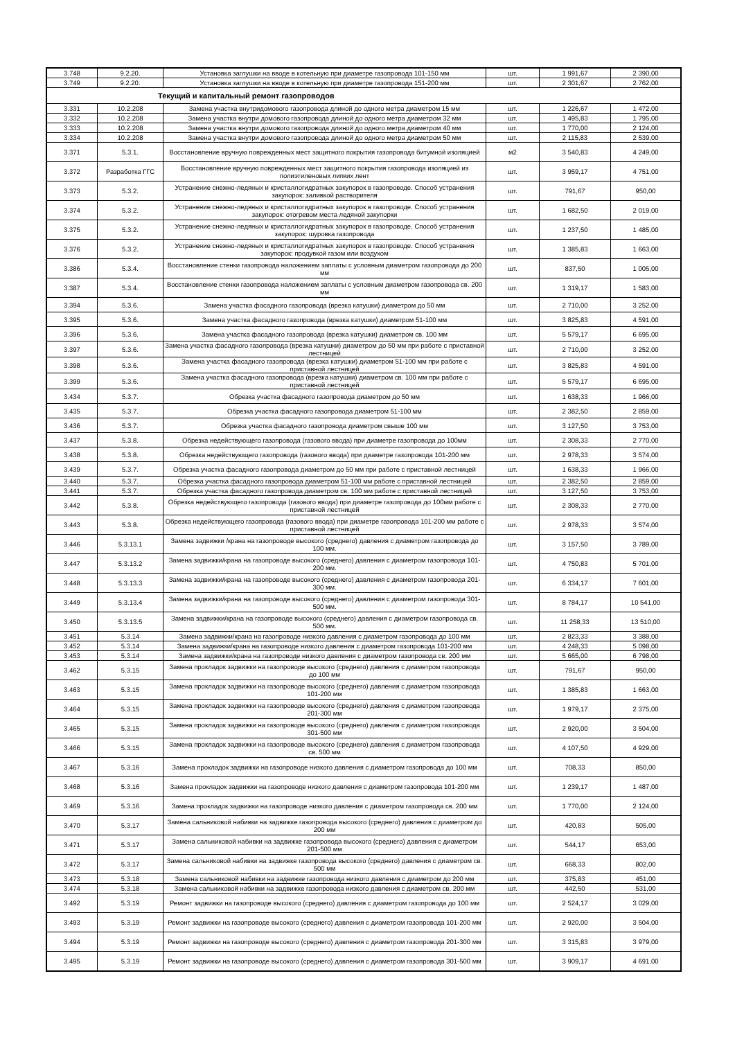| 3.748 | 9.2.20. | Установка заглушки на вводе в котельную при диаметре газопровода 101-150 мм | шт. | 1 991,67 | 2 390,00 |
| 3.749 | 9.2.20. | Установка заглушки на вводе в котельную при диаметре газопровода 151-200 мм | шт. | 2 301,67 | 2 762,00 |
| Текущий и капитальный ремонт газопроводов | | | | | |
| 3.331 | 10.2.208 | Замена участка внутридомового газопровода длиной до одного метра диаметром 15 мм | шт. | 1 226,67 | 1 472,00 |
| 3.332 | 10.2.208 | Замена участка внутри домового газопровода длиной до одного метра диаметром 32 мм | шт. | 1 495,83 | 1 795,00 |
| 3.333 | 10.2.208 | Замена участка внутри домового газопровода длиной до одного метра диаметром 40 мм | шт. | 1 770,00 | 2 124,00 |
| 3.334 | 10.2.208 | Замена участка внутри домового газопровода длиной до одного метра диаметром 50 мм | шт. | 2 115,83 | 2 539,00 |
| 3.371 | 5.3.1. | Восстановление вручную поврежденных мест защитного покрытия газопровода битумной изоляцией | м2 | 3 540,83 | 4 249,00 |
| 3.372 | Разработка ГГС | Восстановление вручную поврежденных мест защитного покрытия газопровода изоляцией из полиэтиленовых липких лент | шт. | 3 959,17 | 4 751,00 |
| 3.373 | 5.3.2. | Устранение снежно-ледяных и кристаллогидратных закупорок в газопроводе. Способ устранения закупорок: заливкой растворителя | шт. | 791,67 | 950,00 |
| 3.374 | 5.3.2. | Устранение снежно-ледяных и кристаллогидратных закупорок в газопроводе. Способ устранения закупорок: отогревом места ледяной закупорки | шт. | 1 682,50 | 2 019,00 |
| 3.375 | 5.3.2. | Устранение снежно-ледяных и кристаллогидратных закупорок в газопроводе. Способ устранения закупорок: шуровка газопровода | шт. | 1 237,50 | 1 485,00 |
| 3.376 | 5.3.2. | Устранение снежно-ледяных и кристаллогидратных закупорок в газопроводе. Способ устранения закупорок: продувкой газом или воздухом | шт. | 1 385,83 | 1 663,00 |
| 3.386 | 5.3.4. | Восстановление стенки газопровода наложением заплаты с условным диаметром газопровода до 200 мм | шт. | 837,50 | 1 005,00 |
| 3.387 | 5.3.4. | Восстановление стенки газопровода наложением заплаты с условным диаметром газопровода св. 200 мм | шт. | 1 319,17 | 1 583,00 |
| 3.394 | 5.3.6. | Замена участка фасадного газопровода (врезка катушки) диаметром до 50 мм | шт. | 2 710,00 | 3 252,00 |
| 3.395 | 5.3.6. | Замена участка фасадного газопровода (врезка катушки) диаметром 51-100 мм | шт. | 3 825,83 | 4 591,00 |
| 3.396 | 5.3.6. | Замена участка фасадного газопровода (врезка катушки) диаметром св. 100 мм | шт. | 5 579,17 | 6 695,00 |
| 3.397 | 5.3.6. | Замена участка фасадного газопровода (врезка катушки) диаметром до 50 мм при работе с приставной лестницей | шт. | 2 710,00 | 3 252,00 |
| 3.398 | 5.3.6. | Замена участка фасадного газопровода (врезка катушки) диаметром 51-100 мм при работе с приставной лестницей | шт. | 3 825,83 | 4 591,00 |
| 3.399 | 5.3.6. | Замена участка фасадного газопровода (врезка катушки) диаметром св. 100 мм при работе с приставной лестницей | шт. | 5 579,17 | 6 695,00 |
| 3.434 | 5.3.7. | Обрезка участка фасадного газопровода диаметром до 50 мм | шт. | 1 638,33 | 1 966,00 |
| 3.435 | 5.3.7. | Обрезка участка фасадного газопровода диаметром 51-100 мм | шт. | 2 382,50 | 2 859,00 |
| 3.436 | 5.3.7. | Обрезка участка фасадного газопровода диаметром свыше 100 мм | шт. | 3 127,50 | 3 753,00 |
| 3.437 | 5.3.8. | Обрезка недействующего газопровода (газового ввода) при диаметре газопровода до 100мм | шт. | 2 308,33 | 2 770,00 |
| 3.438 | 5.3.8. | Обрезка недействующего газопровода (газового ввода) при диаметре газопровода 101-200 мм | шт. | 2 978,33 | 3 574,00 |
| 3.439 | 5.3.7. | Обрезка участка фасадного газопровода диаметром до 50 мм при работе с приставной лестницей | шт. | 1 638,33 | 1 966,00 |
| 3.440 | 5.3.7. | Обрезка участка фасадного газопровода диаметром 51-100 мм работе с приставной лестницей | шт. | 2 382,50 | 2 859,00 |
| 3.441 | 5.3.7. | Обрезка участка фасадного газопровода диаметром св. 100 мм работе с приставной лестницей | шт. | 3 127,50 | 3 753,00 |
| 3.442 | 5.3.8. | Обрезка недействующего газопровода (газового ввода) при диаметре газопровода до 100мм работе с приставной лестницей | шт. | 2 308,33 | 2 770,00 |
| 3.443 | 5.3.8. | Обрезка недействующего газопровода (газового ввода) при диаметре газопровода 101-200 мм работе с приставной лестницей | шт. | 2 978,33 | 3 574,00 |
| 3.446 | 5.3.13.1 | Замена задвижки /крана на газопроводе высокого (среднего) давления с диаметром газопровода до 100 мм. | шт. | 3 157,50 | 3 789,00 |
| 3.447 | 5.3.13.2 | Замена задвижки/крана на газопроводе высокого (среднего) давления с диаметром газопровода 101-200 мм. | шт. | 4 750,83 | 5 701,00 |
| 3.448 | 5.3.13.3 | Замена задвижки/крана на газопроводе высокого (среднего) давления с диаметром газопровода 201-300 мм. | шт. | 6 334,17 | 7 601,00 |
| 3.449 | 5.3.13.4 | Замена задвижки/крана на газопроводе высокого (среднего) давления с диаметром газопровода 301-500 мм. | шт. | 8 784,17 | 10 541,00 |
| 3.450 | 5.3.13.5 | Замена задвижки/крана на газопроводе высокого (среднего) давления с диаметром газопровода св. 500 мм. | шт. | 11 258,33 | 13 510,00 |
| 3.451 | 5.3.14 | Замена задвижки/крана на газопроводе низкого давления с диаметром газопровода до 100 мм | шт. | 2 823,33 | 3 388,00 |
| 3.452 | 5.3.14 | Замена задвижки/крана на газопроводе низкого давления с диаметром газопровода 101-200 мм | шт. | 4 248,33 | 5 098,00 |
| 3.453 | 5.3.14 | Замена задвижки/крана на газопроводе низкого давления с диаметром газопровода св. 200 мм | шт. | 5 665,00 | 6 798,00 |
| 3.462 | 5.3.15 | Замена прокладок задвижки на газопроводе высокого (среднего) давления с диаметром газопровода до 100 мм | шт. | 791,67 | 950,00 |
| 3.463 | 5.3.15 | Замена прокладок задвижки на газопроводе высокого (среднего) давления с диаметром газопровода 101-200 мм | шт. | 1 385,83 | 1 663,00 |
| 3.464 | 5.3.15 | Замена прокладок задвижки на газопроводе высокого (среднего) давления с диаметром газопровода 201-300 мм | шт. | 1 979,17 | 2 375,00 |
| 3.465 | 5.3.15 | Замена прокладок задвижки на газопроводе высокого (среднего) давления с диаметром газопровода 301-500 мм | шт. | 2 920,00 | 3 504,00 |
| 3.466 | 5.3.15 | Замена прокладок задвижки на газопроводе высокого (среднего) давления с диаметром газопровода св. 500 мм | шт. | 4 107,50 | 4 929,00 |
| 3.467 | 5.3.16 | Замена прокладок задвижки на газопроводе низкого давления с диаметром газопровода до 100 мм | шт. | 708,33 | 850,00 |
| 3.468 | 5.3.16 | Замена прокладок задвижки на газопроводе низкого давления с диаметром газопровода 101-200 мм | шт. | 1 239,17 | 1 487,00 |
| 3.469 | 5.3.16 | Замена прокладок задвижки на газопроводе низкого давления с диаметром газопровода св. 200 мм | шт. | 1 770,00 | 2 124,00 |
| 3.470 | 5.3.17 | Замена сальниковой набивки на задвижке газопровода высокого (среднего) давления с диаметром до 200 мм | шт. | 420,83 | 505,00 |
| 3.471 | 5.3.17 | Замена сальниковой набивки на задвижке газопровода высокого (среднего) давления с диаметром 201-500 мм | шт. | 544,17 | 653,00 |
| 3.472 | 5.3.17 | Замена сальниковой набивки на задвижке газопровода высокого (среднего) давления с диаметром св. 500 мм | шт. | 668,33 | 802,00 |
| 3.473 | 5.3.18 | Замена сальниковой набивки на задвижке газопровода низкого давления с диаметром до 200 мм | шт. | 375,83 | 451,00 |
| 3.474 | 5.3.18 | Замена сальниковой набивки на задвижке газопровода низкого давления с диаметром св. 200 мм | шт. | 442,50 | 531,00 |
| 3.492 | 5.3.19 | Ремонт задвижки на газопроводе высокого (среднего) давления с диаметром газопровода до 100 мм | шт. | 2 524,17 | 3 029,00 |
| 3.493 | 5.3.19 | Ремонт задвижки на газопроводе высокого (среднего) давления с диаметром газопровода 101-200 мм | шт. | 2 920,00 | 3 504,00 |
| 3.494 | 5.3.19 | Ремонт задвижки на газопроводе высокого (среднего) давления с диаметром газопровода 201-300 мм | шт. | 3 315,83 | 3 979,00 |
| 3.495 | 5.3.19 | Ремонт задвижки на газопроводе высокого (среднего) давления с диаметром газопровода 301-500 мм | шт. | 3 909,17 | 4 691,00 |